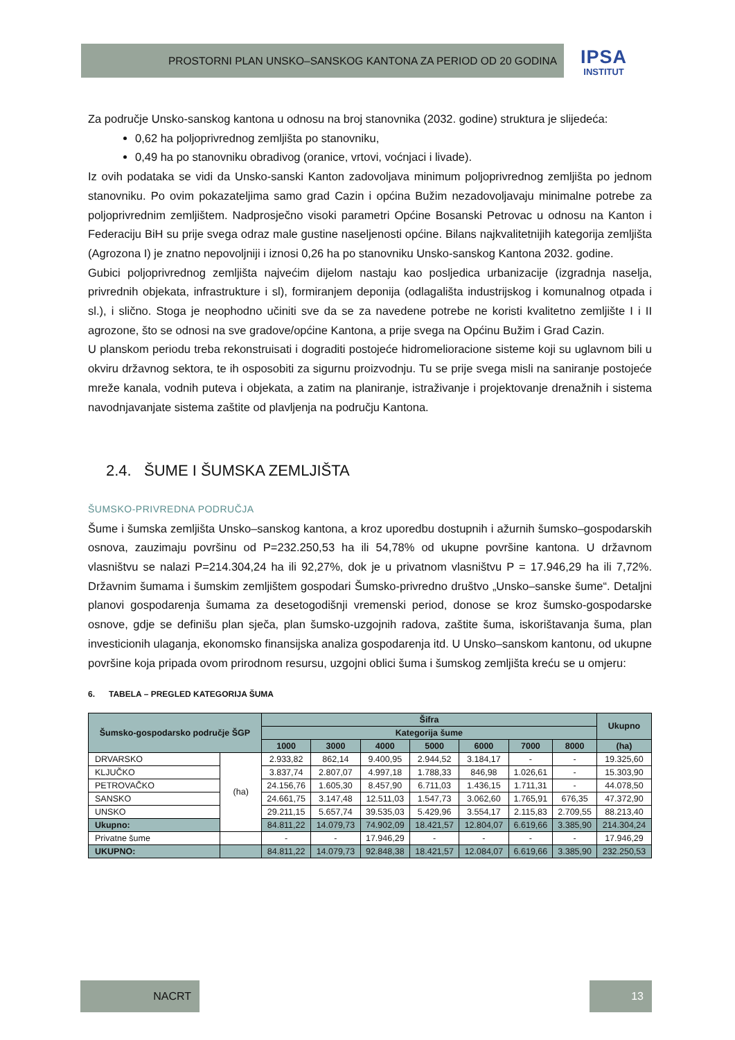PROSTORNI PLAN UNSKO–SANSKOG KANTONA ZA PERIOD OD 20 GODINA
IPSA
INSTITUT
Za područje Unsko-sanskog kantona u odnosu na broj stanovnika (2032. godine) struktura je slijedeća:
0,62 ha poljoprivrednog zemljišta po stanovniku,
0,49 ha po stanovniku obradivog (oranice, vrtovi, voćnjaci i livade).
Iz ovih podataka se vidi da Unsko-sanski Kanton zadovoljava minimum poljoprivrednog zemljišta po jednom stanovniku. Po ovim pokazateljima samo grad Cazin i općina Bužim nezadovoljavaju minimalne potrebe za poljoprivrednim zemljištem. Nadprosječno visoki parametri Općine Bosanski Petrovac u odnosu na Kanton i Federaciju BiH su prije svega odraz male gustine naseljenosti općine. Bilans najkvalitetnijih kategorija zemljišta (Agrozona I) je znatno nepovoljniji i iznosi 0,26 ha po stanovniku Unsko-sanskog Kantona 2032. godine.
Gubici poljoprivrednog zemljišta najvećim dijelom nastaju kao posljedica urbanizacije (izgradnja naselja, privrednih objekata, infrastrukture i sl), formiranjem deponija (odlagališta industrijskog i komunalnog otpada i sl.), i slično. Stoga je neophodno učiniti sve da se za navedene potrebe ne koristi kvalitetno zemljište I i II agrozone, što se odnosi na sve gradove/općine Kantona, a prije svega na Općinu Bužim i Grad Cazin.
U planskom periodu treba rekonstruisati i dograditi postojeće hidromelioracione sisteme koji su uglavnom bili u okviru državnog sektora, te ih osposobiti za sigurnu proizvodnju. Tu se prije svega misli na saniranje postojeće mreže kanala, vodnih puteva i objekata, a zatim na planiranje, istraživanje i projektovanje drenažnih i sistema navodnjavanjate sistema zaštite od plavljenja na području Kantona.
2.4. ŠUME I ŠUMSKA ZEMLJIŠTA
ŠUMSKO-PRIVREDNA PODRUČJA
Šume i šumska zemljišta Unsko–sanskog kantona, a kroz uporedbu dostupnih i ažurnih šumsko–gospodarskih osnova, zauzimaju površinu od P=232.250,53 ha ili 54,78% od ukupne površine kantona. U državnom vlasništvu se nalazi P=214.304,24 ha ili 92,27%, dok je u privatnom vlasništvu P = 17.946,29 ha ili 7,72%. Državnim šumama i šumskim zemljištem gospodari Šumsko-privredno društvo „Unsko–sanske šume“. Detaljni planovi gospodarenja šumama za desetogodišnji vremenski period, donose se kroz šumsko-gospodarske osnove, gdje se definišu plan sječa, plan šumsko-uzgojnih radova, zaštite šuma, iskorištavanja šuma, plan investicionih ulaganja, ekonomsko finansijska analiza gospodarenja itd. U Unsko–sanskom kantonu, od ukupne površine koja pripada ovom prirodnom resursu, uzgojni oblici šuma i šumskog zemljišta kreću se u omjeru:
6. TABELA – PREGLED KATEGORIJA ŠUMA
| Šumsko-gospodarsko područje ŠGP | | Šifra | | | | | | | Ukupno |
| --- | --- | --- | --- | --- | --- | --- | --- | --- | --- |
| | | Kategorija šume | | | | | | | |
| | | 1000 | 3000 | 4000 | 5000 | 6000 | 7000 | 8000 | (ha) |
| DRVARSKO | (ha) | 2.933,82 | 862,14 | 9.400,95 | 2.944,52 | 3.184,17 | - | - | 19.325,60 |
| KLJUČKO | | 3.837,74 | 2.807,07 | 4.997,18 | 1.788,33 | 846,98 | 1.026,61 | - | 15.303,90 |
| PETROVAČKO | | 24.156,76 | 1.605,30 | 8.457,90 | 6.711,03 | 1.436,15 | 1.711,31 | - | 44.078,50 |
| SANSKO | | 24.661,75 | 3.147,48 | 12.511,03 | 1.547,73 | 3.062,60 | 1.765,91 | 676,35 | 47.372,90 |
| UNSKO | | 29.211,15 | 5.657,74 | 39.535,03 | 5.429,96 | 3.554,17 | 2.115,83 | 2.709,55 | 88.213,40 |
| Ukupno: | | 84.811,22 | 14.079,73 | 74.902,09 | 18.421,57 | 12.804,07 | 6.619,66 | 3.385,90 | 214.304,24 |
| Privatne šume | | - | - | 17.946,29 | - | - | - | - | 17.946,29 |
| UKUPNO: | | 84.811,22 | 14.079,73 | 92.848,38 | 18.421,57 | 12.084,07 | 6.619,66 | 3.385,90 | 232.250,53 |
NACRT 13